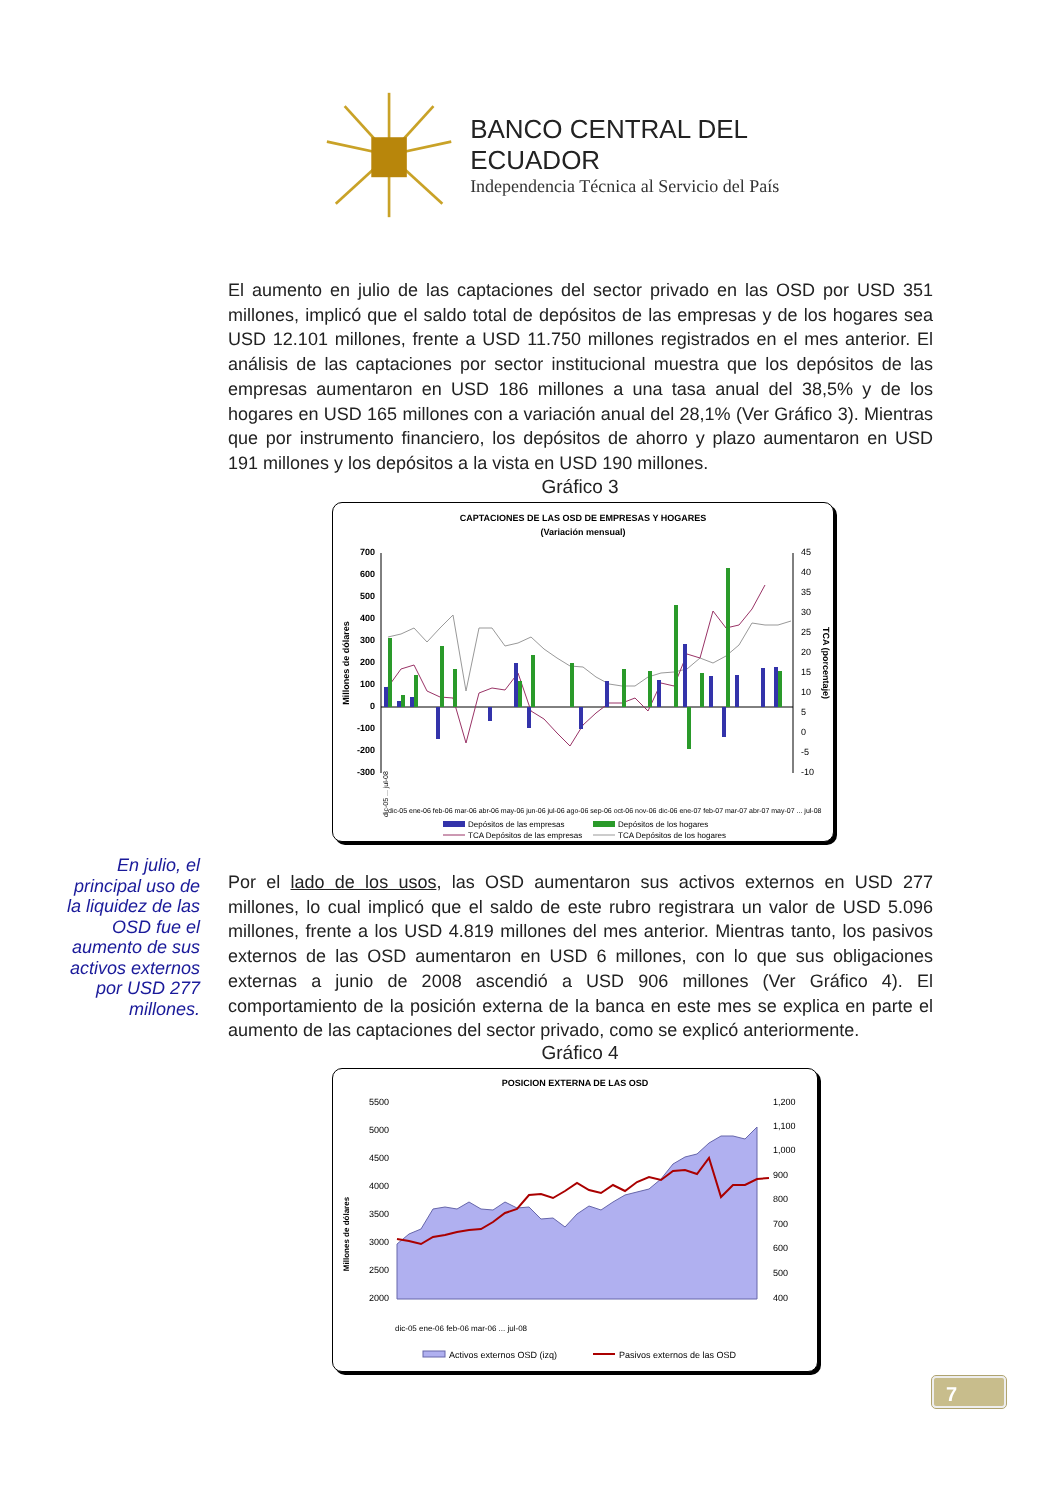BANCO CENTRAL DEL ECUADOR
Independencia Técnica al Servicio del País
El aumento en julio de las captaciones del sector privado en las OSD por USD 351 millones, implicó que el saldo total de depósitos de las empresas y de los hogares sea USD 12.101 millones, frente a USD 11.750 millones registrados en el mes anterior. El análisis de las captaciones por sector institucional muestra que los depósitos de las empresas aumentaron en USD 186 millones a una tasa anual del 38,5% y de los hogares en USD 165 millones con a variación anual del 28,1% (Ver Gráfico 3). Mientras que por instrumento financiero, los depósitos de ahorro y plazo aumentaron en USD 191 millones y los depósitos a la vista en USD 190 millones.
Gráfico 3
CAPTACIONES DE LAS OSD DE EMPRESAS Y HOGARES
(Variación mensual)
Millones de dólares
TCA (porcentaje)
700
600
500
400
300
200
100
0
-100
-200
-300
45
40
35
30
25
20
15
10
5
0
-5
-10
dic-05 ... jul-08
dic-05 ene-06 feb-06 mar-06 abr-06 may-06 jun-06 jul-06 ago-06 sep-06 oct-06 nov-06 dic-06 ene-07 feb-07 mar-07 abr-07 may-07 ... jul-08
Depósitos de las empresas
Depósitos de los hogares
TCA Depósitos de las empresas
TCA Depósitos de los hogares
En julio, el principal uso de la liquidez de las OSD fue el aumento de sus activos externos por USD 277 millones.
Por el lado de los usos, las OSD aumentaron sus activos externos en USD 277 millones, lo cual implicó que el saldo de este rubro registrara un valor de USD 5.096 millones, frente a los USD 4.819 millones del mes anterior. Mientras tanto, los pasivos externos de las OSD aumentaron en USD 6 millones, con lo que sus obligaciones externas a junio de 2008 ascendió a USD 906 millones (Ver Gráfico 4). El comportamiento de la posición externa de la banca en este mes se explica en parte el aumento de las captaciones del sector privado, como se explicó anteriormente.
Gráfico 4
POSICION EXTERNA DE LAS OSD
Millones de dólares
5500
5000
4500
4000
3500
3000
2500
2000
1,200
1,100
1,000
900
800
700
600
500
400
dic-05 ene-06 feb-06 mar-06 ... jul-08
Activos externos OSD (izq)
Pasivos externos de las OSD
7